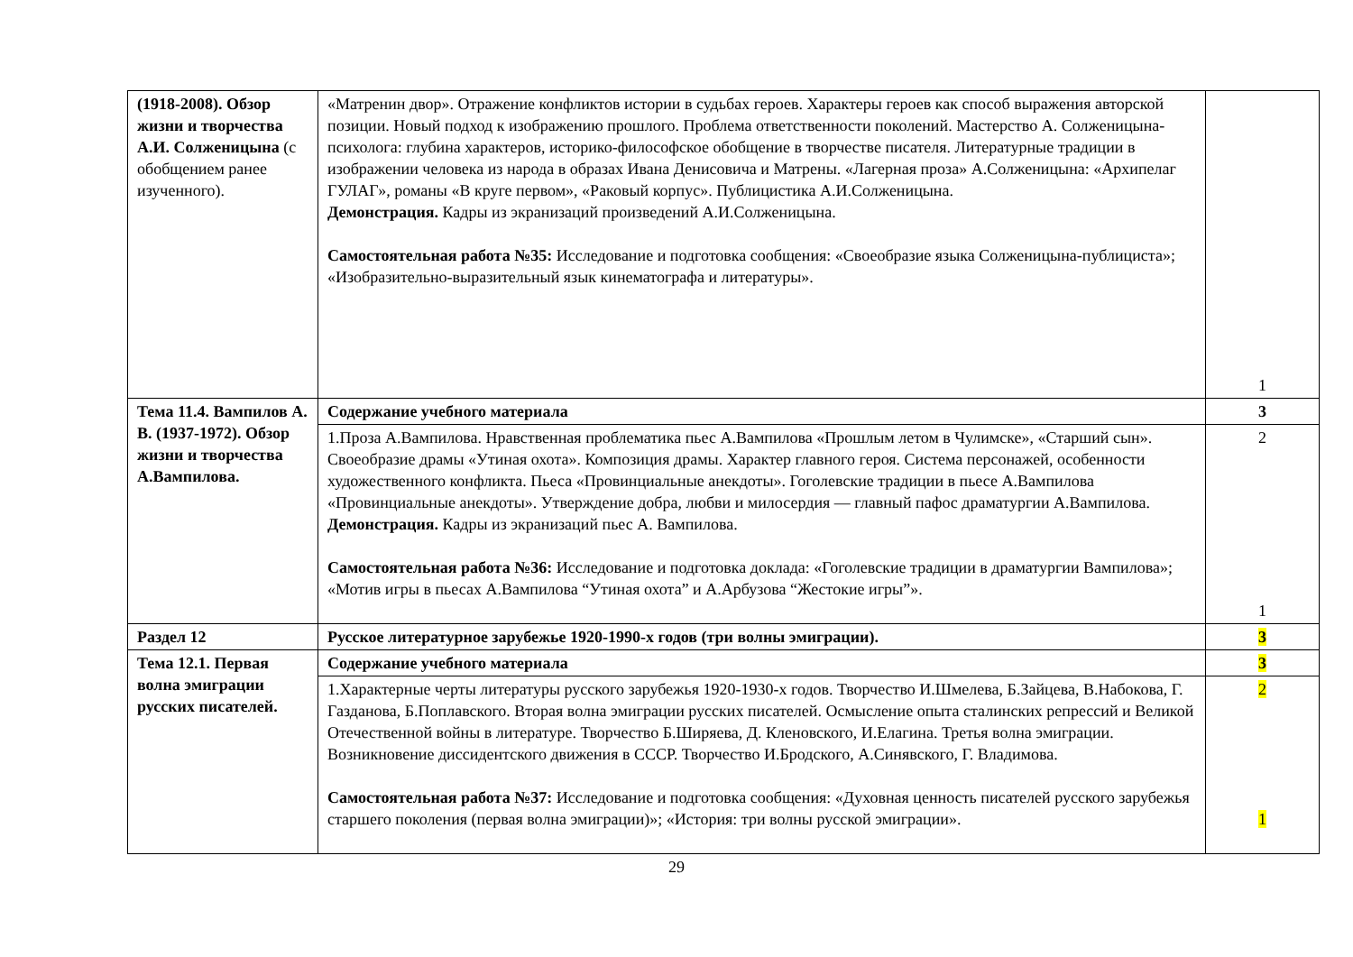| (1918-2008). Обзор жизни и творчества А.И. Солженицына (с обобщением ранее изученного). | «Матренин двор». Отражение конфликтов истории в судьбах героев. Характеры героев как способ выражения авторской позиции. Новый подход к изображению прошлого. Проблема ответственности поколений. Мастерство А. Солженицына-психолога: глубина характеров, историко-философское обобщение в творчестве писателя. Литературные традиции в изображении человека из народа в образах Ивана Денисовича и Матрены. «Лагерная проза» А.Солженицына: «Архипелаг ГУЛАГ», романы «В круге первом», «Раковый корпус». Публицистика А.И.Солженицына. Демонстрация. Кадры из экранизаций произведений А.И.Солженицына. Самостоятельная работа №35: Исследование и подготовка сообщения: «Своеобразие языка Солженицына-публициста»; «Изобразительно-выразительный язык кинематографа и литературы». | 1 |
| Тема 11.4. Вампилов А. В. (1937-1972). Обзор жизни и творчества А.Вампилова. | Содержание учебного материала | 3 |
| | 1.Проза А.Вампилова. Нравственная проблематика пьес А.Вампилова «Прошлым летом в Чулимске», «Старший сын». Своеобразие драмы «Утиная охота». Композиция драмы. Характер главного героя. Система персонажей, особенности художественного конфликта. Пьеса «Провинциальные анекдоты». Гоголевские традиции в пьесе А.Вампилова «Провинциальные анекдоты». Утверждение добра, любви и милосердия — главный пафос драматургии А.Вампилова. Демонстрация. Кадры из экранизаций пьес А. Вампилова. Самостоятельная работа №36: Исследование и подготовка доклада: «Гоголевские традиции в драматургии Вампилова»; «Мотив игры в пьесах А.Вампилова “Утиная охота” и А.Арбузова “Жестокие игры”». | 2 1 |
| Раздел 12 | Русское литературное зарубежье 1920-1990-х годов (три волны эмиграции). | 3 |
| Тема 12.1. Первая волна эмиграции русских писателей. | Содержание учебного материала | 3 |
| | 1.Характерные черты литературы русского зарубежья 1920-1930-х годов. Творчество И.Шмелева, Б.Зайцева, В.Набокова, Г. Газданова, Б.Поплавского. Вторая волна эмиграции русских писателей. Осмысление опыта сталинских репрессий и Великой Отечественной войны в литературе. Творчество Б.Ширяева, Д. Кленовского, И.Елагина. Третья волна эмиграции. Возникновение диссидентского движения в СССР. Творчество И.Бродского, А.Синявского, Г. Владимова. Самостоятельная работа №37: Исследование и подготовка сообщения: «Духовная ценность писателей русского зарубежья старшего поколения (первая волна эмиграции)»; «История: три волны русской эмиграции». | 2 1 |
29